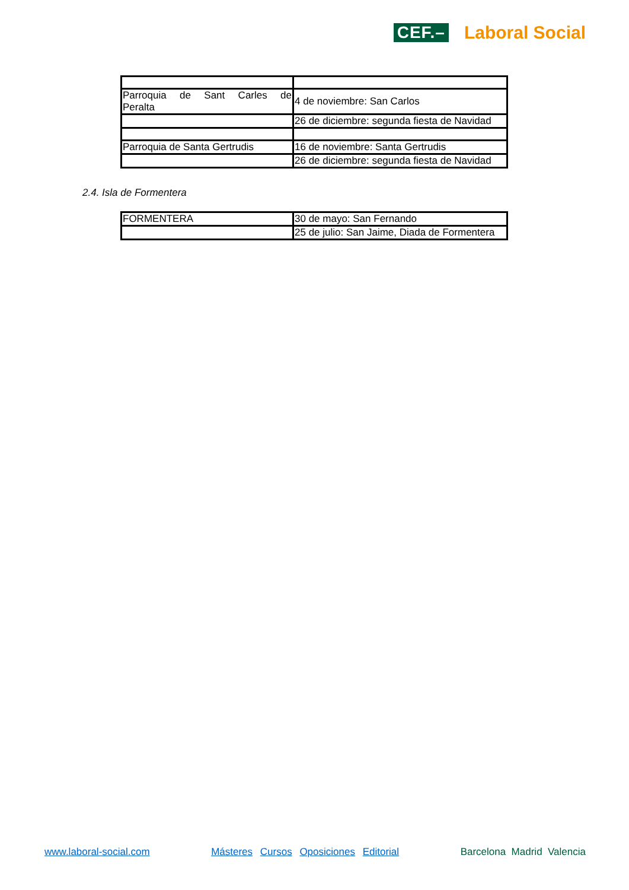CEF.– Laboral Social
| Parroquia de Sant Carles de Peralta | 4 de noviembre: San Carlos |
| | 26 de diciembre: segunda fiesta de Navidad |
| Parroquia de Santa Gertrudis | 16 de noviembre: Santa Gertrudis |
| | 26 de diciembre: segunda fiesta de Navidad |
2.4. Isla de Formentera
| FORMENTERA | 30 de mayo: San Fernando |
| | 25 de julio: San Jaime, Diada de Formentera |
www.laboral-social.com Másteres Cursos Oposiciones Editorial Barcelona Madrid Valencia